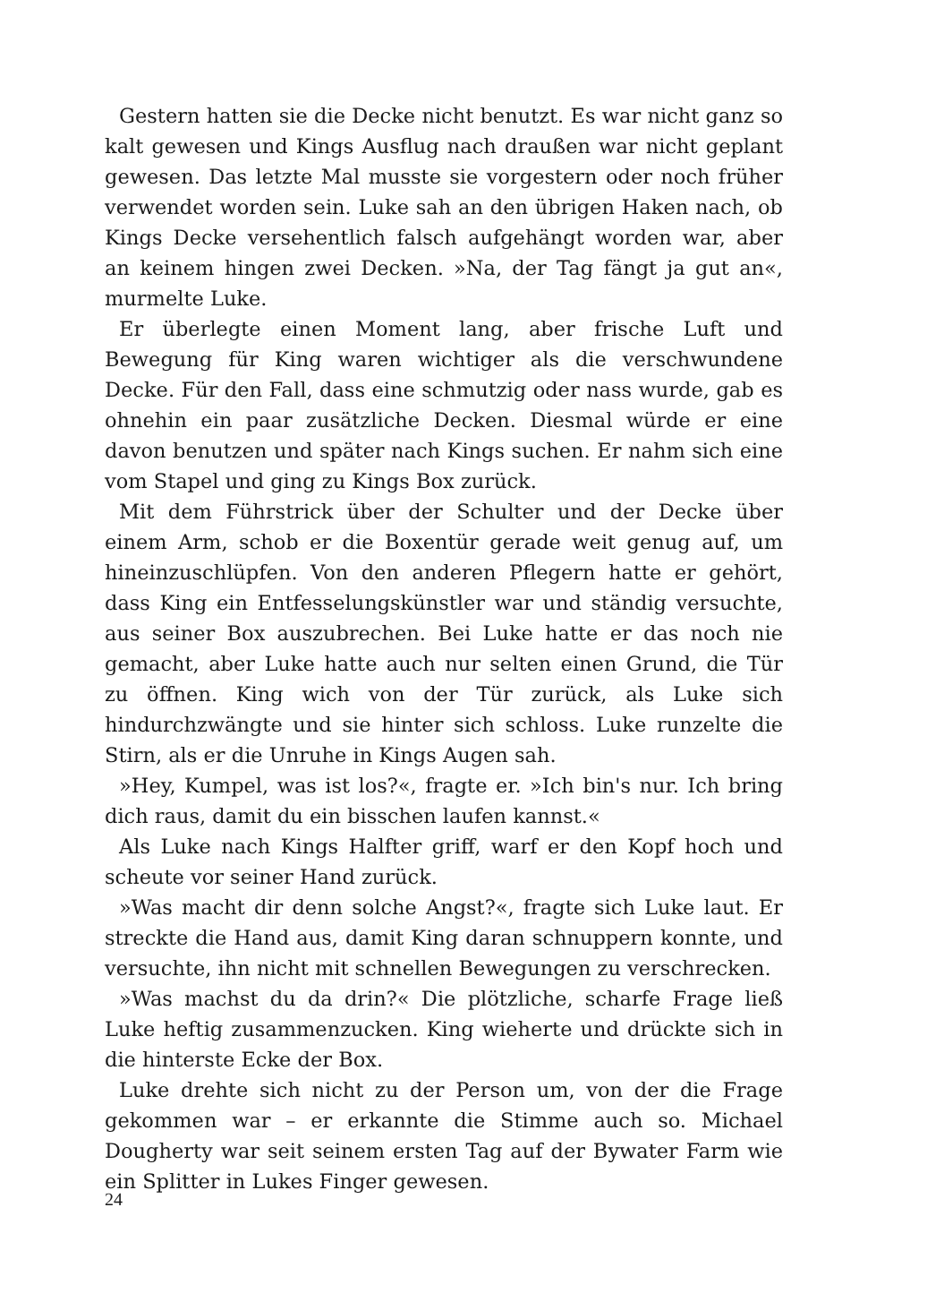Gestern hatten sie die Decke nicht benutzt. Es war nicht ganz so kalt gewesen und Kings Ausflug nach draußen war nicht geplant gewesen. Das letzte Mal musste sie vorgestern oder noch früher verwendet worden sein. Luke sah an den übrigen Haken nach, ob Kings Decke versehentlich falsch aufgehängt worden war, aber an keinem hingen zwei Decken. »Na, der Tag fängt ja gut an«, murmelte Luke.
Er überlegte einen Moment lang, aber frische Luft und Bewegung für King waren wichtiger als die verschwundene Decke. Für den Fall, dass eine schmutzig oder nass wurde, gab es ohnehin ein paar zusätzliche Decken. Diesmal würde er eine davon benutzen und später nach Kings suchen. Er nahm sich eine vom Stapel und ging zu Kings Box zurück.
Mit dem Führstrick über der Schulter und der Decke über einem Arm, schob er die Boxentür gerade weit genug auf, um hineinzuschlüpfen. Von den anderen Pflegern hatte er gehört, dass King ein Entfesselungskünstler war und ständig versuchte, aus seiner Box auszubrechen. Bei Luke hatte er das noch nie gemacht, aber Luke hatte auch nur selten einen Grund, die Tür zu öffnen. King wich von der Tür zurück, als Luke sich hindurchzwängte und sie hinter sich schloss. Luke runzelte die Stirn, als er die Unruhe in Kings Augen sah.
»Hey, Kumpel, was ist los?«, fragte er. »Ich bin's nur. Ich bring dich raus, damit du ein bisschen laufen kannst.«
Als Luke nach Kings Halfter griff, warf er den Kopf hoch und scheute vor seiner Hand zurück.
»Was macht dir denn solche Angst?«, fragte sich Luke laut. Er streckte die Hand aus, damit King daran schnuppern konnte, und versuchte, ihn nicht mit schnellen Bewegungen zu verschrecken.
»Was machst du da drin?« Die plötzliche, scharfe Frage ließ Luke heftig zusammenzucken. King wieherte und drückte sich in die hinterste Ecke der Box.
Luke drehte sich nicht zu der Person um, von der die Frage gekommen war – er erkannte die Stimme auch so. Michael Dougherty war seit seinem ersten Tag auf der Bywater Farm wie ein Splitter in Lukes Finger gewesen.
24